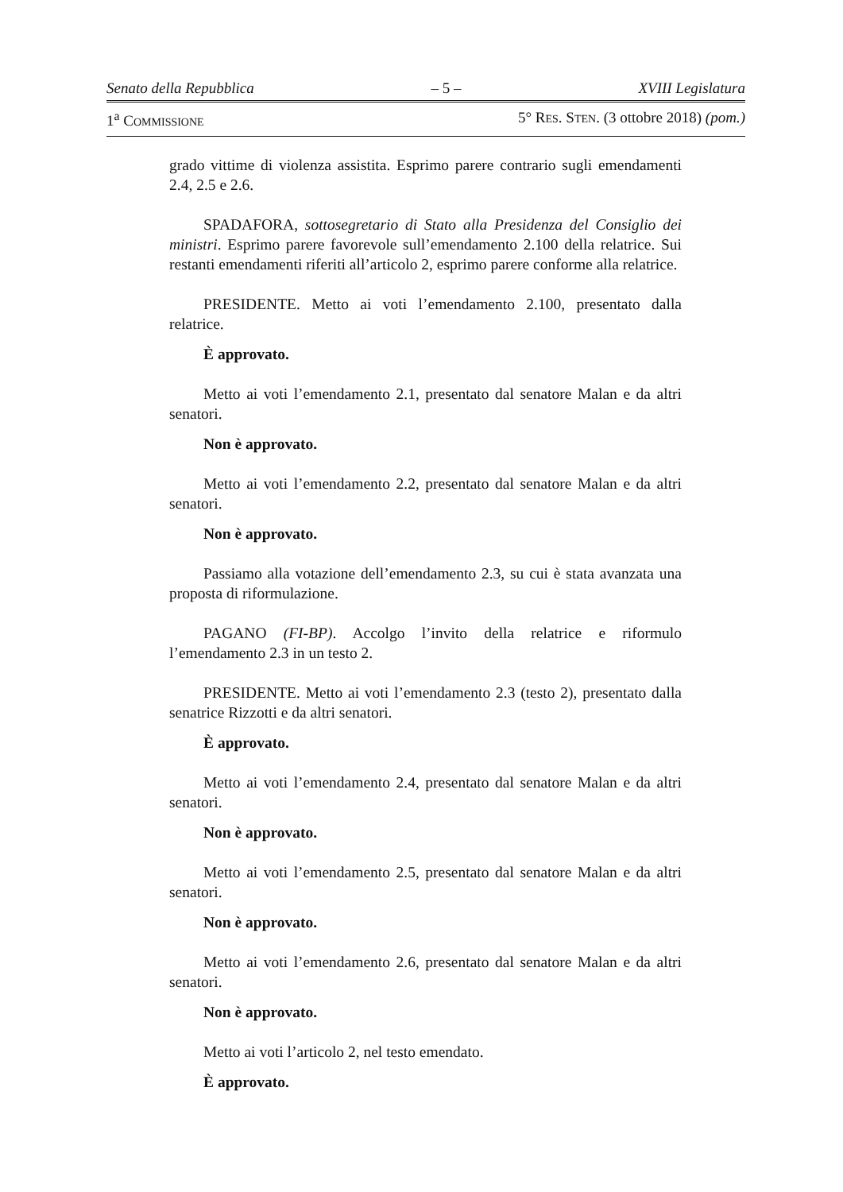Senato della Repubblica – 5 – XVIII Legislatura
1<sup>a</sup> COMMISSIONE 5° RES. STEN. (3 ottobre 2018) (pom.)
grado vittime di violenza assistita. Esprimo parere contrario sugli emendamenti 2.4, 2.5 e 2.6.
SPADAFORA, sottosegretario di Stato alla Presidenza del Consiglio dei ministri. Esprimo parere favorevole sull’emendamento 2.100 della relatrice. Sui restanti emendamenti riferiti all’articolo 2, esprimo parere conforme alla relatrice.
PRESIDENTE. Metto ai voti l’emendamento 2.100, presentato dalla relatrice.
È approvato.
Metto ai voti l’emendamento 2.1, presentato dal senatore Malan e da altri senatori.
Non è approvato.
Metto ai voti l’emendamento 2.2, presentato dal senatore Malan e da altri senatori.
Non è approvato.
Passiamo alla votazione dell’emendamento 2.3, su cui è stata avanzata una proposta di riformulazione.
PAGANO (FI-BP). Accolgo l’invito della relatrice e riformulo l’emendamento 2.3 in un testo 2.
PRESIDENTE. Metto ai voti l’emendamento 2.3 (testo 2), presentato dalla senatrice Rizzotti e da altri senatori.
È approvato.
Metto ai voti l’emendamento 2.4, presentato dal senatore Malan e da altri senatori.
Non è approvato.
Metto ai voti l’emendamento 2.5, presentato dal senatore Malan e da altri senatori.
Non è approvato.
Metto ai voti l’emendamento 2.6, presentato dal senatore Malan e da altri senatori.
Non è approvato.
Metto ai voti l’articolo 2, nel testo emendato.
È approvato.